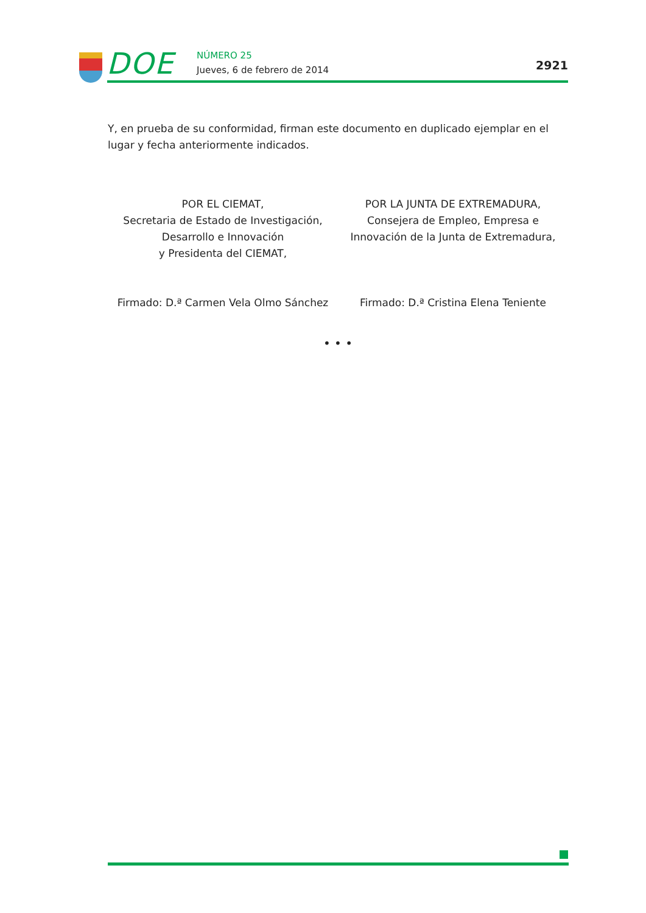DOE NÚMERO 25
Jueves, 6 de febrero de 2014 2921
Y, en prueba de su conformidad, firman este documento en duplicado ejemplar en el lugar y fecha anteriormente indicados.
POR EL CIEMAT,
Secretaria de Estado de Investigación,
Desarrollo e Innovación
y Presidenta del CIEMAT,
Firmado: D.ª Carmen Vela Olmo Sánchez
POR LA JUNTA DE EXTREMADURA,
Consejera de Empleo, Empresa e
Innovación de la Junta de Extremadura,
Firmado: D.ª Cristina Elena Teniente
• • •